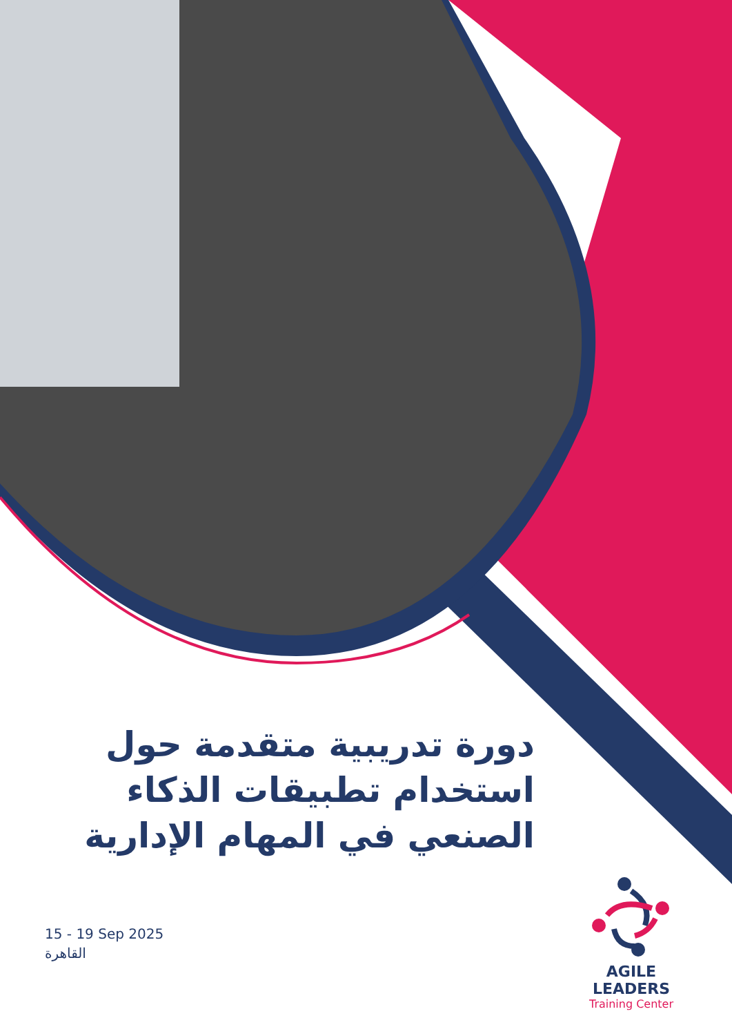دورة تدريبية متقدمة حول استخدام تطبيقات الذكاء الصنعي في المهام الإدارية
15 - 19 Sep 2025
القاهرة
AGILE LEADERS
Training Center